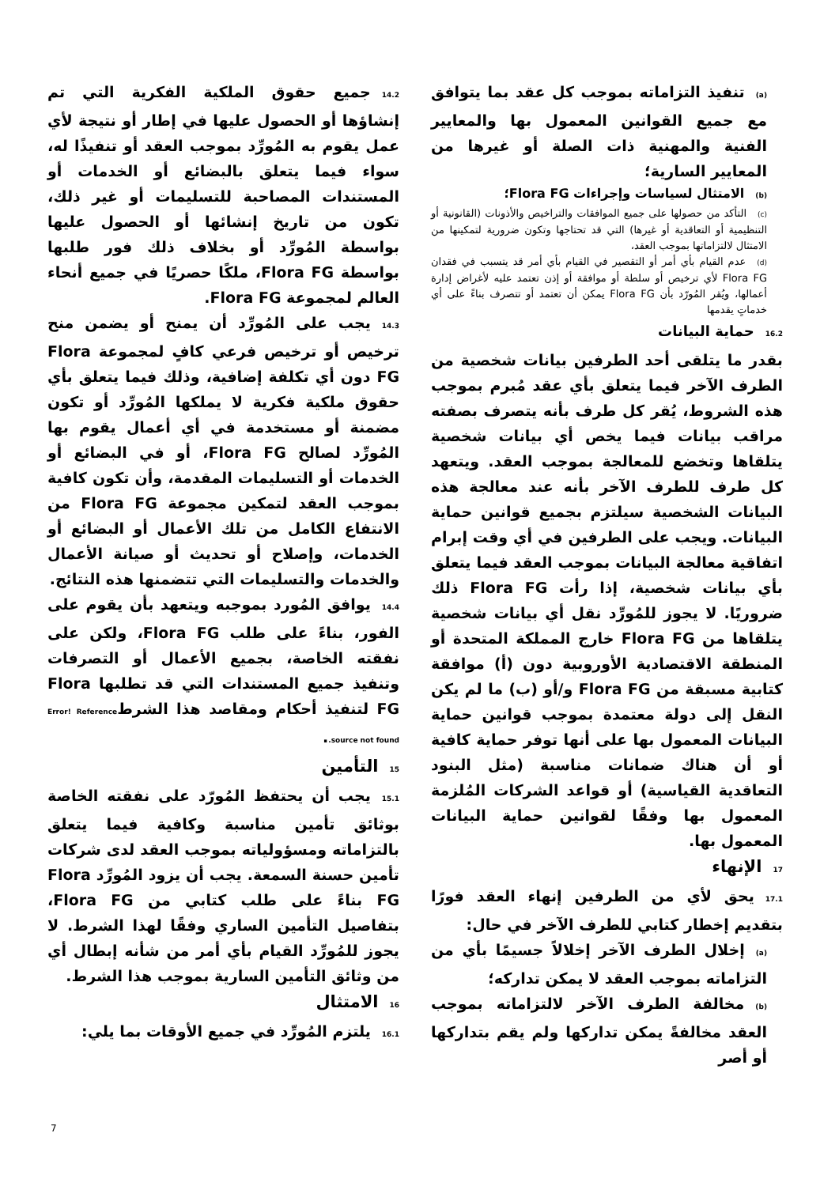(a) تنفيذ التزاماته بموجب كل عقد بما يتوافق مع جميع القوانين المعمول بها والمعايير الفنية والمهنية ذات الصلة أو غيرها من المعايير السارية؛
(b) الامتثال لسياسات وإجراءات Flora FG؛
(c) التأكد من حصولها على جميع الموافقات والتراخيص والأذونات (القانونية أو التنظيمية أو التعاقدية أو غيرها) التي قد تحتاجها وتكون ضرورية لتمكينها من الامتثال لالتزاماتها بموجب العقد،
(d) عدم القيام بأي أمر أو التقصير في القيام بأي أمر قد يتسبب في فقدان Flora FG لأي ترخيص أو سلطة أو موافقة أو إذن تعتمد عليه لأغراض إدارة أعمالها، ويُقر المُورّد بأن Flora FG يمكن أن تعتمد أو تتصرف بناءً على أي خدماتٍ يقدمها
16.2حماية البيانات
بقدر ما يتلقى أحد الطرفين بيانات شخصية من الطرف الآخر فيما يتعلق بأي عقد مُبرم بموجب هذه الشروط، يُقر كل طرف بأنه يتصرف بصفته مراقب بيانات فيما يخص أي بيانات شخصية يتلقاها وتخضع للمعالجة بموجب العقد. ويتعهد كل طرف للطرف الآخر بأنه عند معالجة هذه البيانات الشخصية سيلتزم بجميع قوانين حماية البيانات. ويجب على الطرفين في أي وقت إبرام اتفاقية معالجة البيانات بموجب العقد فيما يتعلق بأي بيانات شخصية، إذا رأت Flora FG ذلك ضروريًا. لا يجوز للمُورِّد نقل أي بيانات شخصية يتلقاها من Flora FG خارج المملكة المتحدة أو المنطقة الاقتصادية الأوروبية دون (أ) موافقة كتابية مسبقة من Flora FG و/أو (ب) ما لم يكن النقل إلى دولة معتمدة بموجب قوانين حماية البيانات المعمول بها على أنها توفر حماية كافية أو أن هناك ضمانات مناسبة (مثل البنود التعاقدية القياسية) أو قواعد الشركات المُلزمة المعمول بها وفقًا لقوانين حماية البيانات المعمول بها.
17الإنهاء
17.1يحق لأي من الطرفين إنهاء العقد فورًا بتقديم إخطار كتابي للطرف الآخر في حال:
(a) إخلال الطرف الآخر إخلالاً جسيمًا بأي من التزاماته بموجب العقد لا يمكن تداركه؛
(b) مخالفة الطرف الآخر لالتزاماته بموجب العقد مخالفةً يمكن تداركها ولم يقم بتداركها أو أصر
14.2جميع حقوق الملكية الفكرية التي تم إنشاؤها أو الحصول عليها في إطار أو نتيجة لأي عمل يقوم به المُورِّد بموجب العقد أو تنفيذًا له، سواء فيما يتعلق بالبضائع أو الخدمات أو المستندات المصاحبة للتسليمات أو غير ذلك، تكون من تاريخ إنشائها أو الحصول عليها بواسطة المُورِّد أو بخلاف ذلك فور طلبها بواسطة Flora FG، ملكًا حصريًا في جميع أنحاء العالم لمجموعة Flora FG.
14.3يجب على المُورِّد أن يمنح أو يضمن منح ترخيص أو ترخيص فرعي كافٍ لمجموعة Flora FG دون أي تكلفة إضافية، وذلك فيما يتعلق بأي حقوق ملكية فكرية لا يملكها المُورِّد أو تكون مضمنة أو مستخدمة في أي أعمال يقوم بها المُورِّد لصالح Flora FG، أو في البضائع أو الخدمات أو التسليمات المقدمة، وأن تكون كافية بموجب العقد لتمكين مجموعة Flora FG من الانتفاع الكامل من تلك الأعمال أو البضائع أو الخدمات، وإصلاح أو تحديث أو صيانة الأعمال والخدمات والتسليمات التي تتضمنها هذه النتائج.
14.4يوافق المُورد بموجبه ويتعهد بأن يقوم على الفور، بناءً على طلب Flora FG، ولكن على نفقته الخاصة، بجميع الأعمال أو التصرفات وتنفيذ جميع المستندات التي قد تطلبها Flora FG لتنفيذ أحكام ومقاصد هذا الشرطError! Reference source not found..
15التأمين
15.1يجب أن يحتفظ المُورّد على نفقته الخاصة بوثائق تأمين مناسبة وكافية فيما يتعلق بالتزاماته ومسؤولياته بموجب العقد لدى شركات تأمين حسنة السمعة. يجب أن يزود المُورِّد Flora FG بناءً على طلب كتابي من Flora FG، بتفاصيل التأمين الساري وفقًا لهذا الشرط. لا يجوز للمُورِّد القيام بأي أمر من شأنه إبطال أي من وثائق التأمين السارية بموجب هذا الشرط.
16الامتثال
16.1يلتزم المُورِّد في جميع الأوقات بما يلي:
7